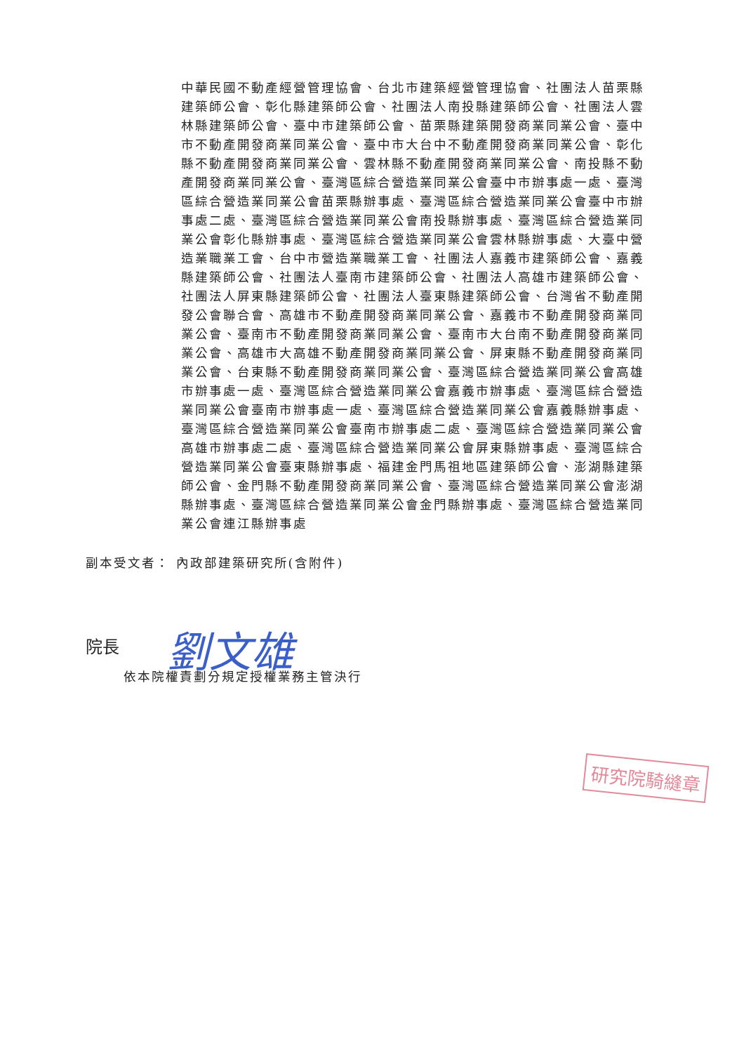中華民國不動產經營管理協會、台北市建築經營管理協會、社團法人苗栗縣建築師公會、彰化縣建築師公會、社團法人南投縣建築師公會、社團法人雲林縣建築師公會、臺中市建築師公會、苗栗縣建築開發商業同業公會、臺中市不動產開發商業同業公會、臺中市大台中不動產開發商業同業公會、彰化縣不動產開發商業同業公會、雲林縣不動產開發商業同業公會、南投縣不動產開發商業同業公會、臺灣區綜合營造業同業公會臺中市辦事處一處、臺灣區綜合營造業同業公會苗栗縣辦事處、臺灣區綜合營造業同業公會臺中市辦事處二處、臺灣區綜合營造業同業公會南投縣辦事處、臺灣區綜合營造業同業公會彰化縣辦事處、臺灣區綜合營造業同業公會雲林縣辦事處、大臺中營造業職業工會、台中市營造業職業工會、社團法人嘉義市建築師公會、嘉義縣建築師公會、社團法人臺南市建築師公會、社團法人高雄市建築師公會、社團法人屏東縣建築師公會、社團法人臺東縣建築師公會、台灣省不動產開發公會聯合會、高雄市不動產開發商業同業公會、嘉義市不動產開發商業同業公會、臺南市不動產開發商業同業公會、臺南市大台南不動產開發商業同業公會、高雄市大高雄不動產開發商業同業公會、屏東縣不動產開發商業同業公會、台東縣不動產開發商業同業公會、臺灣區綜合營造業同業公會高雄市辦事處一處、臺灣區綜合營造業同業公會嘉義市辦事處、臺灣區綜合營造業同業公會臺南市辦事處一處、臺灣區綜合營造業同業公會嘉義縣辦事處、臺灣區綜合營造業同業公會臺南市辦事處二處、臺灣區綜合營造業同業公會高雄市辦事處二處、臺灣區綜合營造業同業公會屏東縣辦事處、臺灣區綜合營造業同業公會臺東縣辦事處、福建金門馬祖地區建築師公會、澎湖縣建築師公會、金門縣不動產開發商業同業公會、臺灣區綜合營造業同業公會澎湖縣辦事處、臺灣區綜合營造業同業公會金門縣辦事處、臺灣區綜合營造業同業公會連江縣辦事處
副本受文者： 內政部建築研究所(含附件)
院長 劉文雄
依本院權責劃分規定授權業務主管決行
研究院騎縫章